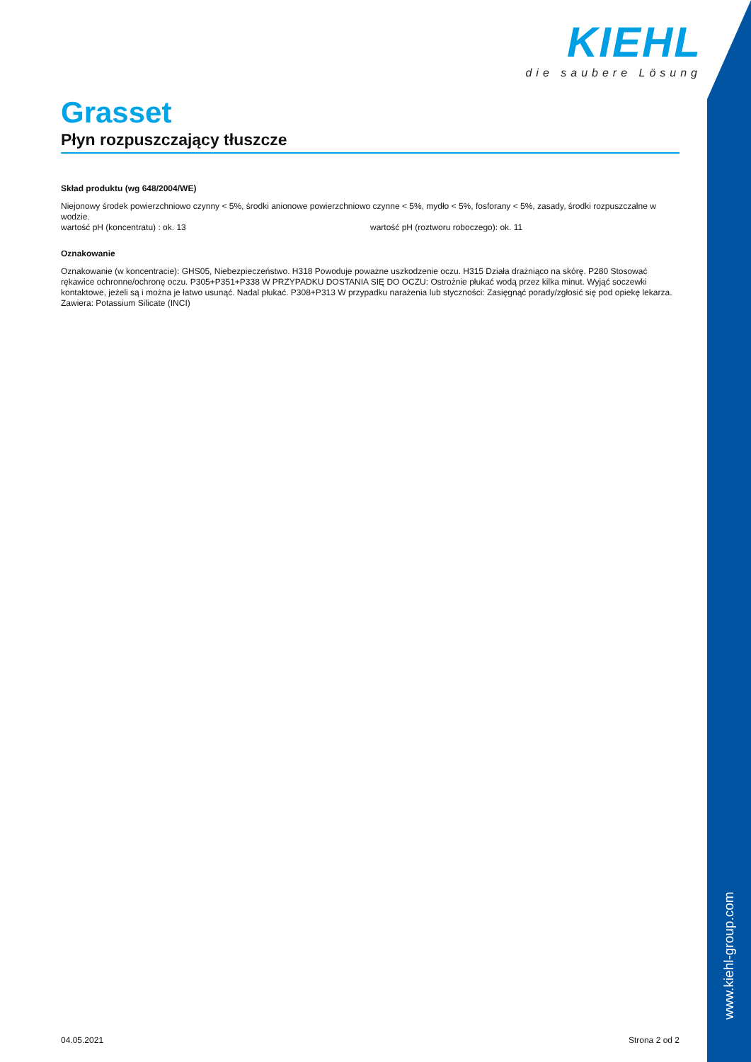KIEHL
die saubere Lösung
Grasset
Płyn rozpuszczający tłuszcze
Skład produktu (wg 648/2004/WE)
Niejonowy środek powierzchniowo czynny < 5%, środki anionowe powierzchniowo czynne < 5%, mydło < 5%, fosforany < 5%, zasady, środki rozpuszczalne w wodzie.
wartość pH (koncentratu) : ok. 13 wartość pH (roztworu roboczego): ok. 11
Oznakowanie
Oznakowanie (w koncentracie): GHS05, Niebezpieczeństwo. H318 Powoduje poważne uszkodzenie oczu. H315 Działa drażniąco na skórę. P280 Stosować rękawice ochronne/ochronę oczu. P305+P351+P338 W PRZYPADKU DOSTANIA SIĘ DO OCZU: Ostrożnie płukać wodą przez kilka minut. Wyjąć soczewki kontaktowe, jeżeli są i można je łatwo usunąć. Nadal płukać. P308+P313 W przypadku narażenia lub styczności: Zasięgnąć porady/zgłosić się pod opiekę lekarza. Zawiera: Potassium Silicate (INCI)
04.05.2021 Strona 2 od 2
www.kiehl-group.com